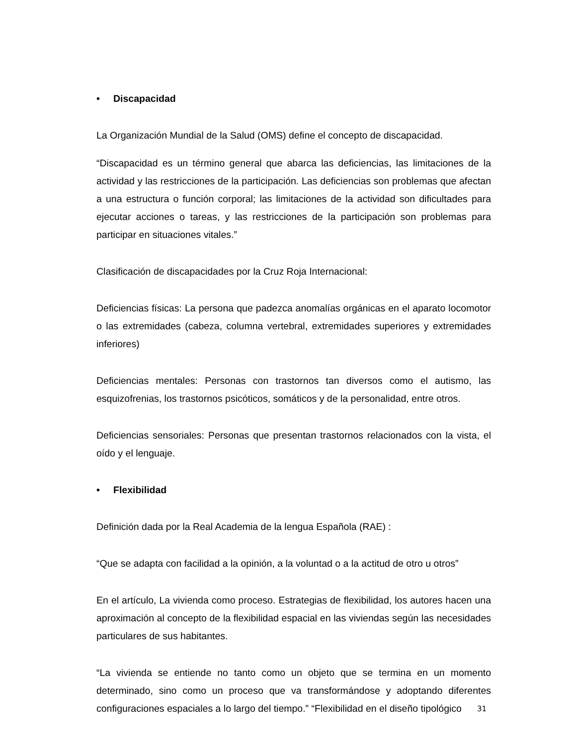• Discapacidad
La Organización Mundial de la Salud (OMS) define el concepto de discapacidad.
“Discapacidad es un término general que abarca las deficiencias, las limitaciones de la actividad y las restricciones de la participación. Las deficiencias son problemas que afectan a una estructura o función corporal; las limitaciones de la actividad son dificultades para ejecutar acciones o tareas, y las restricciones de la participación son problemas para participar en situaciones vitales.”
Clasificación de discapacidades por la Cruz Roja Internacional:
Deficiencias físicas: La persona que padezca anomalías orgánicas en el aparato locomotor o las extremidades (cabeza, columna vertebral, extremidades superiores y extremidades inferiores)
Deficiencias mentales: Personas con trastornos tan diversos como el autismo, las esquizofrenias, los trastornos psicóticos, somáticos y de la personalidad, entre otros.
Deficiencias sensoriales: Personas que presentan trastornos relacionados con la vista, el oído y el lenguaje.
• Flexibilidad
Definición dada por la Real Academia de la lengua Española (RAE) :
“Que se adapta con facilidad a la opinión, a la voluntad o a la actitud de otro u otros”
En el artículo, La vivienda como proceso. Estrategias de flexibilidad, los autores hacen una aproximación al concepto de la flexibilidad espacial en las viviendas según las necesidades particulares de sus habitantes.
“La vivienda se entiende no tanto como un objeto que se termina en un momento determinado, sino como un proceso que va transformándose y adoptando diferentes configuraciones espaciales a lo largo del tiempo.” “Flexibilidad en el diseño tipológico
31